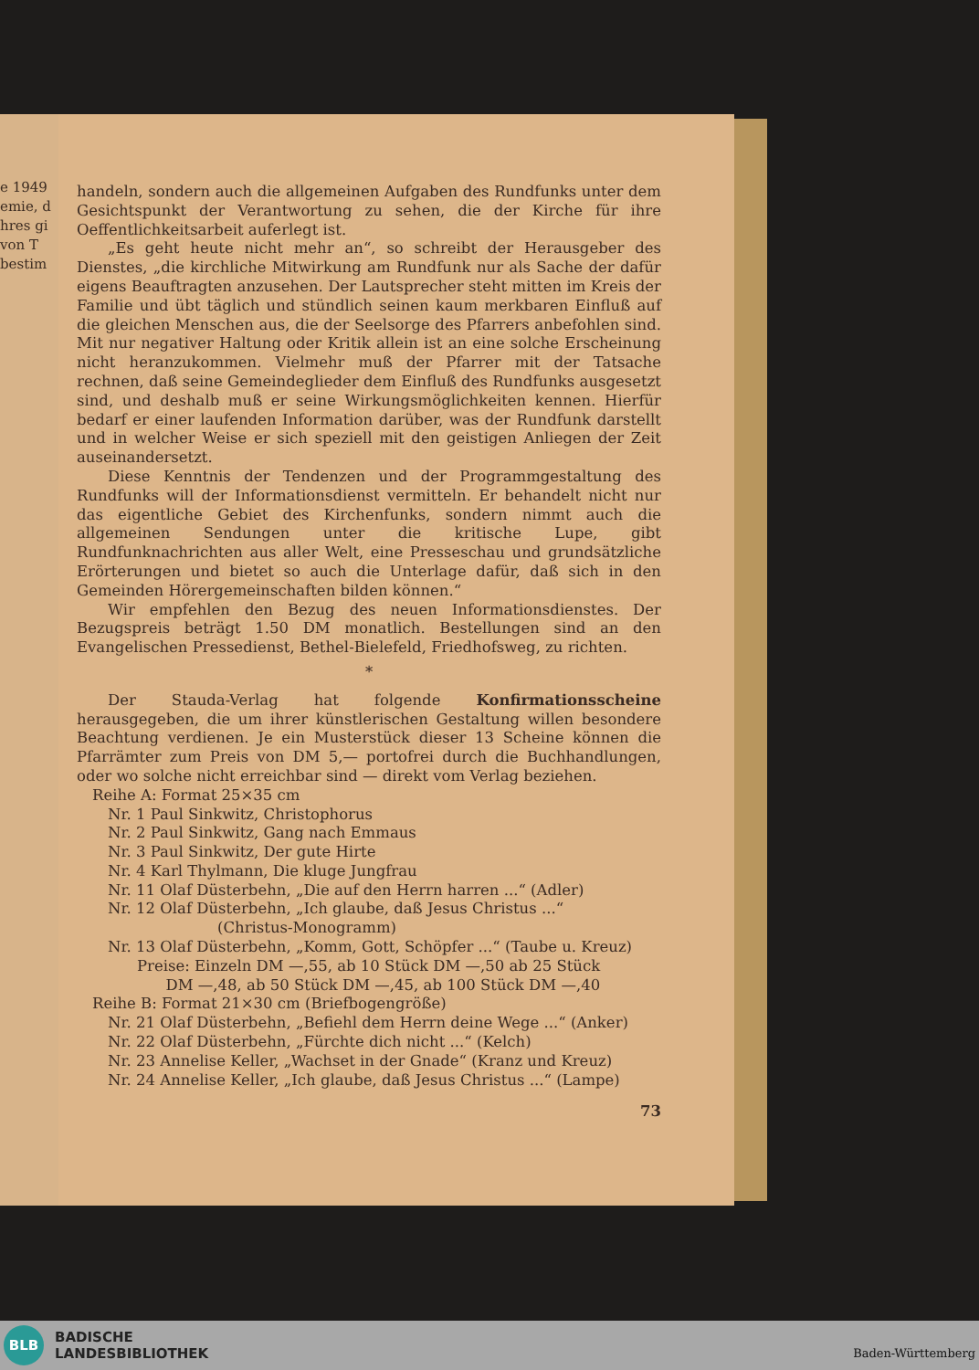e 1949
emie, d
hres gi
von T
bestim
handeln, sondern auch die allgemeinen Aufgaben des Rundfunks unter dem Gesichtspunkt der Verantwortung zu sehen, die der Kirche für ihre Oeffentlichkeitsarbeit auferlegt ist.
„Es geht heute nicht mehr an“, so schreibt der Herausgeber des Dienstes, „die kirchliche Mitwirkung am Rundfunk nur als Sache der dafür eigens Beauftragten anzusehen. Der Lautsprecher steht mitten im Kreis der Familie und übt täglich und stündlich seinen kaum merkbaren Einfluß auf die gleichen Menschen aus, die der Seelsorge des Pfarrers anbefohlen sind. Mit nur negativer Haltung oder Kritik allein ist an eine solche Erscheinung nicht heranzukommen. Vielmehr muß der Pfarrer mit der Tatsache rechnen, daß seine Gemeindeglieder dem Einfluß des Rundfunks ausgesetzt sind, und deshalb muß er seine Wirkungsmöglichkeiten kennen. Hierfür bedarf er einer laufenden Information darüber, was der Rundfunk darstellt und in welcher Weise er sich speziell mit den geistigen Anliegen der Zeit auseinandersetzt.
Diese Kenntnis der Tendenzen und der Programmgestaltung des Rundfunks will der Informationsdienst vermitteln. Er behandelt nicht nur das eigentliche Gebiet des Kirchenfunks, sondern nimmt auch die allgemeinen Sendungen unter die kritische Lupe, gibt Rundfunknachrichten aus aller Welt, eine Presseschau und grundsätzliche Erörterungen und bietet so auch die Unterlage dafür, daß sich in den Gemeinden Hörergemeinschaften bilden können.“
Wir empfehlen den Bezug des neuen Informationsdienstes. Der Bezugspreis beträgt 1.50 DM monatlich. Bestellungen sind an den Evangelischen Pressedienst, Bethel-Bielefeld, Friedhofsweg, zu richten.
*
Der Stauda-Verlag hat folgende Konfirmationsscheine herausgegeben, die um ihrer künstlerischen Gestaltung willen besondere Beachtung verdienen. Je ein Musterstück dieser 13 Scheine können die Pfarrämter zum Preis von DM 5,— portofrei durch die Buchhandlungen, oder wo solche nicht erreichbar sind — direkt vom Verlag beziehen.
Reihe A: Format 25×35 cm
Nr. 1 Paul Sinkwitz, Christophorus
Nr. 2 Paul Sinkwitz, Gang nach Emmaus
Nr. 3 Paul Sinkwitz, Der gute Hirte
Nr. 4 Karl Thylmann, Die kluge Jungfrau
Nr. 11 Olaf Düsterbehn, „Die auf den Herrn harren ...“ (Adler)
Nr. 12 Olaf Düsterbehn, „Ich glaube, daß Jesus Christus ...“
(Christus-Monogramm)
Nr. 13 Olaf Düsterbehn, „Komm, Gott, Schöpfer ...“ (Taube u. Kreuz)
Preise: Einzeln DM —,55, ab 10 Stück DM —,50 ab 25 Stück
DM —,48, ab 50 Stück DM —,45, ab 100 Stück DM —,40
Reihe B: Format 21×30 cm (Briefbogengröße)
Nr. 21 Olaf Düsterbehn, „Befiehl dem Herrn deine Wege ...“ (Anker)
Nr. 22 Olaf Düsterbehn, „Fürchte dich nicht ...“ (Kelch)
Nr. 23 Annelise Keller, „Wachset in der Gnade“ (Kranz und Kreuz)
Nr. 24 Annelise Keller, „Ich glaube, daß Jesus Christus ...“ (Lampe)
73
BLB
BADISCHE
LANDESBIBLIOTHEK
Baden-Württemberg